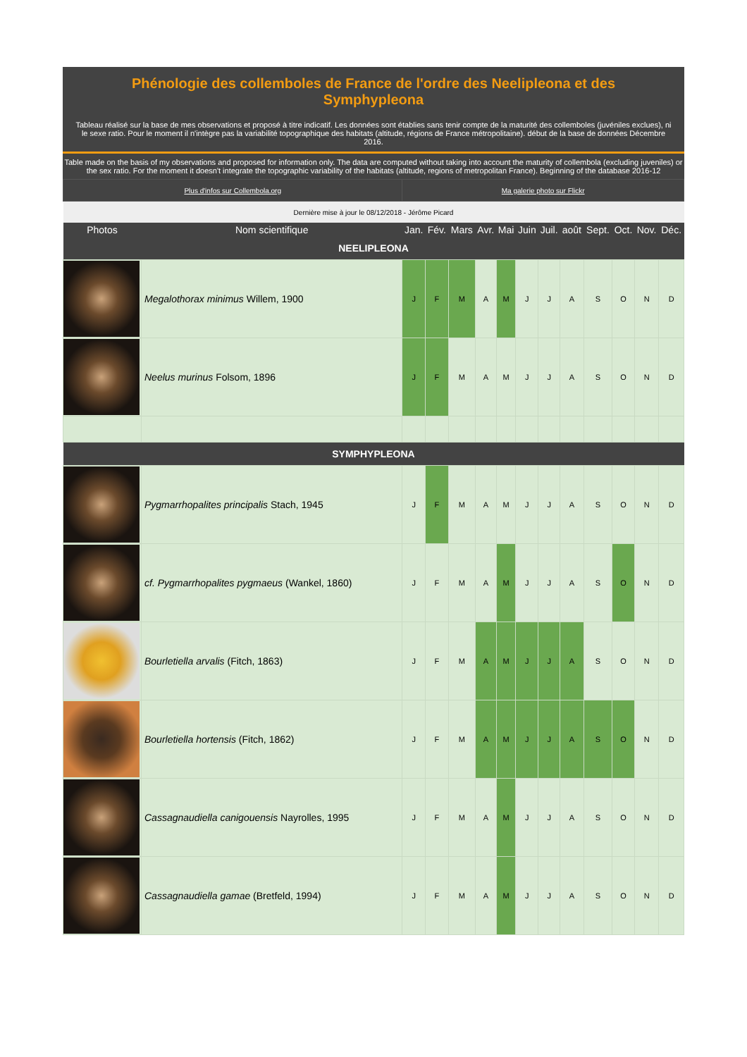Phénologie des collemboles de France de l'ordre des Neelipleona et des Symphypleona
Tableau réalisé sur la base de mes observations et proposé à titre indicatif. Les données sont établies sans tenir compte de la maturité des collemboles (juvéniles exclues), ni le sexe ratio. Pour le moment il n'intègre pas la variabilité topographique des habitats (altitude, régions de France métropolitaine). début de la base de données Décembre 2016.
Table made on the basis of my observations and proposed for information only. The data are computed without taking into account the maturity of collembola (excluding juveniles) or the sex ratio. For the moment it doesn't integrate the topographic variability of the habitats (altitude, regions of metropolitan France). Beginning of the database 2016-12
| Plus d'infos sur Collembola.org | | Ma galerie photo sur Flickr | | | | | | | | | | | |
| Dernière mise à jour le 08/12/2018 - Jérôme Picard | | | | | | | | | | | | | |
| Photos | Nom scientifique | Jan. | Fév. | Mars | Avr. | Mai | Juin | Juil. | août | Sept. | Oct. | Nov. | Déc. |
| NEELIPLEONA | | | | | | | | | | | | | |
| | Megalothorax minimus Willem, 1900 | J | F | M | A | M | J | J | A | S | O | N | D |
| | Neelus murinus Folsom, 1896 | J | F | M | A | M | J | J | A | S | O | N | D |
| SYMPHYPLEONA | | | | | | | | | | | | | |
| | Pygmarrhopalites principalis Stach, 1945 | J | F | M | A | M | J | J | A | S | O | N | D |
| | cf. Pygmarrhopalites pygmaeus (Wankel, 1860) | J | F | M | A | M | J | J | A | S | O | N | D |
| | Bourletiella arvalis (Fitch, 1863) | J | F | M | A | M | J | J | A | S | O | N | D |
| | Bourletiella hortensis (Fitch, 1862) | J | F | M | A | M | J | J | A | S | O | N | D |
| | Cassagnaudiella canigouensis Nayrolles, 1995 | J | F | M | A | M | J | J | A | S | O | N | D |
| | Cassagnaudiella gamae (Bretfeld, 1994) | J | F | M | A | M | J | J | A | S | O | N | D |